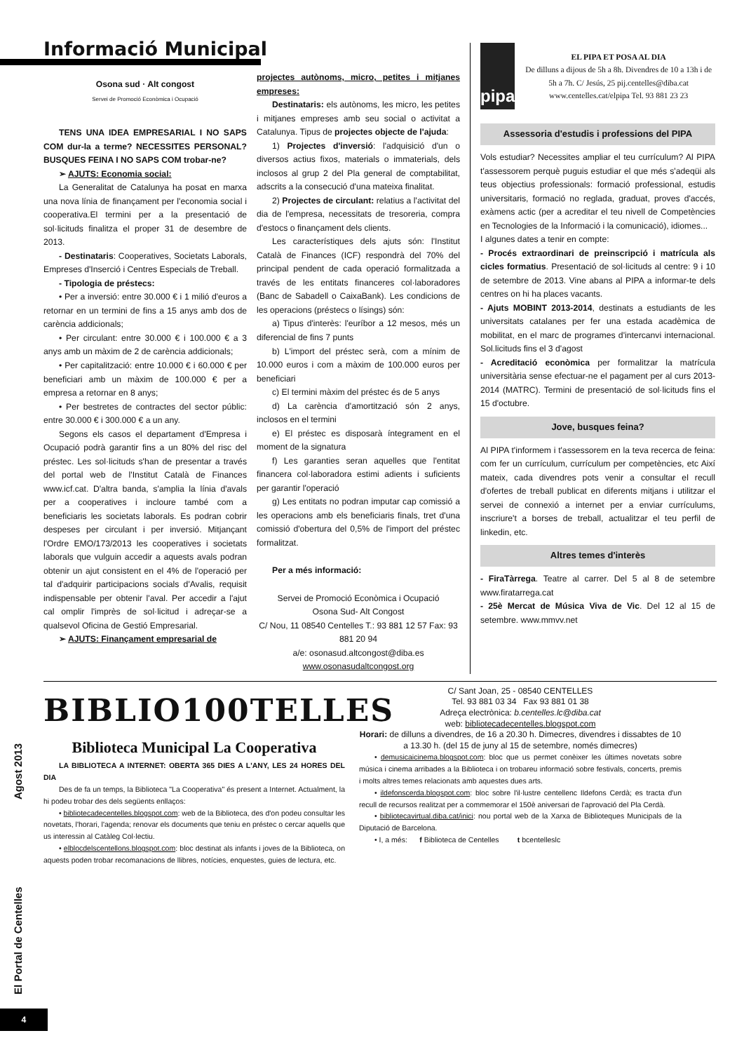El Portal de Centelles Agost 2013
Informació Municipal
Osona sud · Alt congost
Servei de Promoció Econòmica i Ocupació
TENS UNA IDEA EMPRESARIAL I NO SAPS COM dur-la a terme? NECESSITES PERSONAL? BUSQUES FEINA I NO SAPS COM trobar-ne?
➢ AJUTS: Economia social:
La Generalitat de Catalunya ha posat en marxa una nova línia de finançament per l'economia social i cooperativa.El termini per a la presentació de sol·licituds finalitza el proper 31 de desembre de 2013.
- Destinataris: Cooperatives, Societats Laborals, Empreses d'Inserció i Centres Especials de Treball.
- Tipologia de préstecs:
• Per a inversió: entre 30.000 € i 1 milió d'euros a retornar en un termini de fins a 15 anys amb dos de carència addicionals;
• Per circulant: entre 30.000 € i 100.000 € a 3 anys amb un màxim de 2 de carència addicionals;
• Per capitalització: entre 10.000 € i 60.000 € per beneficiari amb un màxim de 100.000 € per a empresa a retornar en 8 anys;
• Per bestretes de contractes del sector públic: entre 30.000 € i 300.000 € a un any.
Segons els casos el departament d'Empresa i Ocupació podrà garantir fins a un 80% del risc del préstec. Les sol·licituds s'han de presentar a través del portal web de l'Institut Català de Finances www.icf.cat. D'altra banda, s'amplia la línia d'avals per a cooperatives i incloure també com a beneficiaris les societats laborals. Es podran cobrir despeses per circulant i per inversió. Mitjançant l'Ordre EMO/173/2013 les cooperatives i societats laborals que vulguin accedir a aquests avals podran obtenir un ajut consistent en el 4% de l'operació per tal d'adquirir participacions socials d'Avalis, requisit indispensable per obtenir l'aval. Per accedir a l'ajut cal omplir l'imprès de sol·licitud i adreçar-se a qualsevol Oficina de Gestió Empresarial.
➢ AJUTS: Finançament empresarial de
projectes autònoms, micro, petites i mitjanes empreses:
Destinataris: els autònoms, les micro, les petites i mitjanes empreses amb seu social o activitat a Catalunya. Tipus de projectes objecte de l'ajuda:
1) Projectes d'inversió: l'adquisició d'un o diversos actius fixos, materials o immaterials, dels inclosos al grup 2 del Pla general de comptabilitat, adscrits a la consecució d'una mateixa finalitat.
2) Projectes de circulant: relatius a l'activitat del dia de l'empresa, necessitats de tresoreria, compra d'estocs o finançament dels clients.
Les característiques dels ajuts són: l'Institut Català de Finances (ICF) respondrà del 70% del principal pendent de cada operació formalitzada a través de les entitats financeres col·laboradores (Banc de Sabadell o CaixaBank). Les condicions de les operacions (préstecs o lísings) són:
a) Tipus d'interès: l'euríbor a 12 mesos, més un diferencial de fins 7 punts
b) L'import del préstec serà, com a mínim de 10.000 euros i com a màxim de 100.000 euros per beneficiari
c) El termini màxim del préstec és de 5 anys
d) La carència d'amortització són 2 anys, inclosos en el termini
e) El préstec es disposarà íntegrament en el moment de la signatura
f) Les garanties seran aquelles que l'entitat financera col·laboradora estimi adients i suficients per garantir l'operació
g) Les entitats no podran imputar cap comissió a les operacions amb els beneficiaris finals, tret d'una comissió d'obertura del 0,5% de l'import del préstec formalitzat.
Per a més informació:
Servei de Promoció Econòmica i Ocupació
Osona Sud- Alt Congost
C/ Nou, 11 08540 Centelles T.: 93 881 12 57 Fax: 93 881 20 94
a/e: osonasud.altcongost@diba.es
www.osonasudaltcongost.org
pipa
EL PIPA ET POSA AL DIA
De dilluns a dijous de 5h a 8h. Divendres de 10 a 13h i de 5h a 7h. C/ Jesús, 25 pij.centelles@diba.cat www.centelles.cat/elpipa Tel. 93 881 23 23
Assessoria d'estudis i professions del PIPA
Vols estudiar? Necessites ampliar el teu currículum? Al PIPA t'assessorem perquè puguis estudiar el que més s'adeqüi als teus objectius professionals: formació professional, estudis universitaris, formació no reglada, graduat, proves d'accés, exàmens actic (per a acreditar el teu nivell de Competències en Tecnologies de la Informació i la comunicació), idiomes...
I algunes dates a tenir en compte:
- Procés extraordinari de preinscripció i matrícula als cicles formatius. Presentació de sol·licituds al centre: 9 i 10 de setembre de 2013. Vine abans al PIPA a informar-te dels centres on hi ha places vacants.
- Ajuts MOBINT 2013-2014, destinats a estudiants de les universitats catalanes per fer una estada acadèmica de mobilitat, en el marc de programes d'intercanvi internacional. Sol.licituds fins el 3 d'agost
- Acreditació econòmica per formalitzar la matrícula universitària sense efectuar-ne el pagament per al curs 2013-2014 (MATRC). Termini de presentació de sol·licituds fins el 15 d'octubre.
Jove, busques feina?
Al PIPA t'informem i t'assessorem en la teva recerca de feina: com fer un currículum, currículum per competències, etc Així mateix, cada divendres pots venir a consultar el recull d'ofertes de treball publicat en diferents mitjans i utilitzar el servei de connexió a internet per a enviar currículums, inscriure't a borses de treball, actualitzar el teu perfil de linkedin, etc.
Altres temes d'interès
- FiraTàrrega. Teatre al carrer. Del 5 al 8 de setembre www.firatarrega.cat
- 25è Mercat de Música Viva de Vic. Del 12 al 15 de setembre. www.mmvv.net
BIBLIO100TELLES
Biblioteca Municipal La Cooperativa
LA BIBLIOTECA A INTERNET: OBERTA 365 DIES A L'ANY, LES 24 HORES DEL DIA
Des de fa un temps, la Biblioteca "La Cooperativa" és present a Internet. Actualment, la hi podeu trobar des dels següents enllaços:
• bibliotecadecentelles.blogspot.com: web de la Biblioteca, des d'on podeu consultar les novetats, l'horari, l'agenda; renovar els documents que teniu en préstec o cercar aquells que us interessin al Catàleg Col·lectiu.
• elblocdelscentellons.blogspot.com: bloc destinat als infants i joves de la Biblioteca, on aquests poden trobar recomanacions de llibres, notícies, enquestes, guies de lectura, etc.
C/ Sant Joan, 25 - 08540 CENTELLES
Tel. 93 881 03 34 Fax 93 881 01 38
Adreça electrònica: b.centelles.lc@diba.cat
web: bibliotecadecentelles.blogspot.com
Horari: de dilluns a divendres, de 16 a 20.30 h. Dimecres, divendres i dissabtes de 10 a 13.30 h. (del 15 de juny al 15 de setembre, només dimecres)
• demusicaicinema.blogspot.com: bloc que us permet conèixer les últimes novetats sobre música i cinema arribades a la Biblioteca i on trobareu informació sobre festivals, concerts, premis i molts altres temes relacionats amb aquestes dues arts.
• ildefonscerda.blogspot.com: bloc sobre l'il·lustre centellenc Ildefons Cerdà; es tracta d'un recull de recursos realitzat per a commemorar el 150è aniversari de l'aprovació del Pla Cerdà.
• bibliotecavirtual.diba.cat/inici: nou portal web de la Xarxa de Biblioteques Municipals de la Diputació de Barcelona.
• I, a més: f Biblioteca de Centelles t bcentelleslc
4